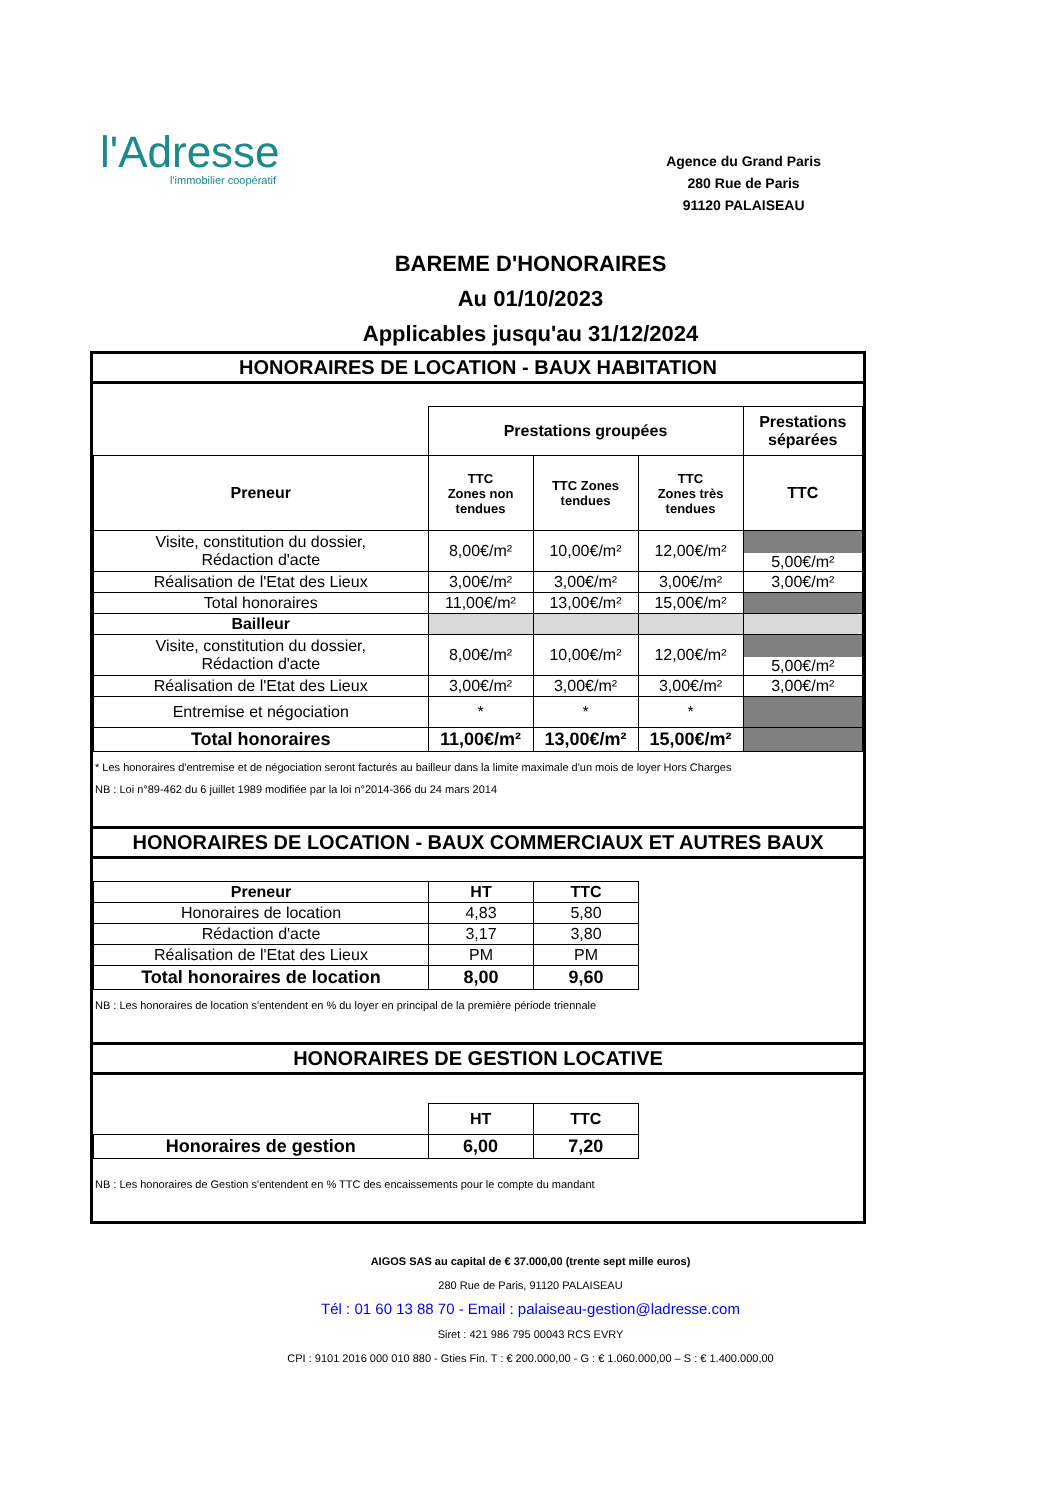l'Adresse
l'immobilier coopératif
Agence du Grand Paris
280 Rue de Paris
91120 PALAISEAU
BAREME D'HONORAIRES
Au 01/10/2023
Applicables jusqu'au 31/12/2024
HONORAIRES DE LOCATION - BAUX HABITATION
| | Prestations groupées | | | Prestations séparées |
| Preneur | TTC Zones non tendues | TTC Zones tendues | TTC Zones très tendues | TTC |
| Visite, constitution du dossier, Rédaction d'acte | 8,00€/m² | 10,00€/m² | 12,00€/m² | 5,00€/m² |
| Réalisation de l'Etat des Lieux | 3,00€/m² | 3,00€/m² | 3,00€/m² | 3,00€/m² |
| Total honoraires | 11,00€/m² | 13,00€/m² | 15,00€/m² | |
| Bailleur | | | | |
| Visite, constitution du dossier, Rédaction d'acte | 8,00€/m² | 10,00€/m² | 12,00€/m² | 5,00€/m² |
| Réalisation de l'Etat des Lieux | 3,00€/m² | 3,00€/m² | 3,00€/m² | 3,00€/m² |
| Entremise et négociation | * | * | * | |
| Total honoraires | 11,00€/m² | 13,00€/m² | 15,00€/m² | |
* Les honoraires d'entremise et de négociation seront facturés au bailleur dans la limite maximale d'un mois de loyer Hors Charges
NB : Loi n°89-462 du 6 juillet 1989 modifiée par la loi n°2014-366 du 24 mars 2014
HONORAIRES DE LOCATION - BAUX COMMERCIAUX ET AUTRES BAUX
| Preneur | HT | TTC |
| --- | --- | --- |
| Honoraires de location | 4,83 | 5,80 |
| Rédaction d'acte | 3,17 | 3,80 |
| Réalisation de l'Etat des Lieux | PM | PM |
| Total honoraires de location | 8,00 | 9,60 |
NB : Les honoraires de location s'entendent en % du loyer en principal de la première période triennale
HONORAIRES DE GESTION LOCATIVE
| | HT | TTC |
| Honoraires de gestion | 6,00 | 7,20 |
NB : Les honoraires de Gestion s'entendent en % TTC des encaissements pour le compte du mandant
AIGOS SAS au capital de € 37.000,00 (trente sept mille euros)
280 Rue de Paris, 91120 PALAISEAU
Tél : 01 60 13 88 70 - Email : palaiseau-gestion@ladresse.com
Siret : 421 986 795 00043 RCS EVRY
CPI : 9101 2016 000 010 880 - Gties Fin. T : € 200.000,00 - G : € 1.060.000,00 – S : € 1.400.000,00